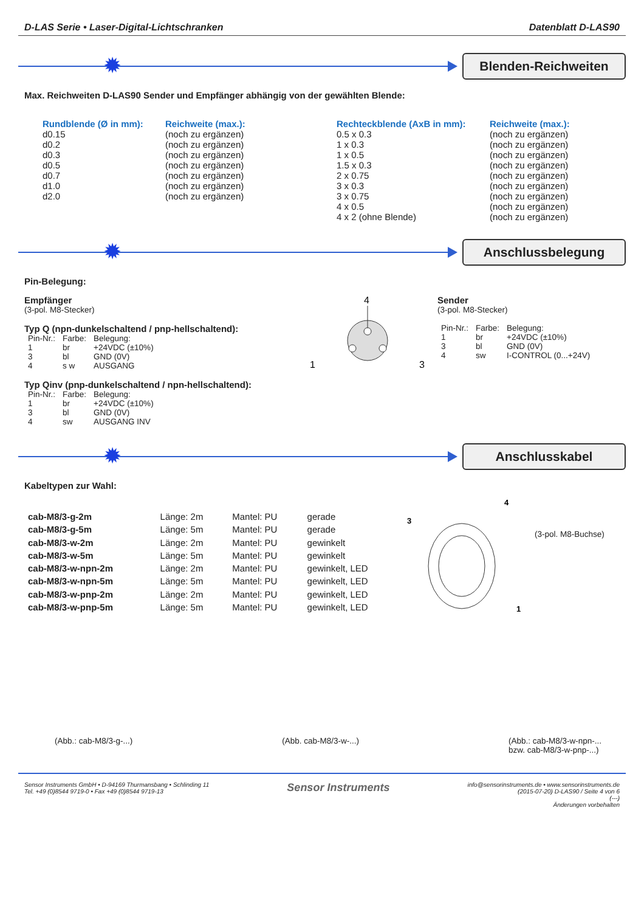D-LAS Serie • Laser-Digital-Lichtschranken Datenblatt D-LAS90
✹
Blenden-Reichweiten
Max. Reichweiten D-LAS90 Sender und Empfänger abhängig von der gewählten Blende:
| Rundblende (Ø in mm): | Reichweite (max.): | Rechteckblende (AxB in mm): | Reichweite (max.): |
| --- | --- | --- | --- |
| d0.15 | (noch zu ergänzen) | 0.5 x 0.3 | (noch zu ergänzen) |
| d0.2 | (noch zu ergänzen) | 1 x 0.3 | (noch zu ergänzen) |
| d0.3 | (noch zu ergänzen) | 1 x 0.5 | (noch zu ergänzen) |
| d0.5 | (noch zu ergänzen) | 1.5 x 0.3 | (noch zu ergänzen) |
| d0.7 | (noch zu ergänzen) | 2 x 0.75 | (noch zu ergänzen) |
| d1.0 | (noch zu ergänzen) | 3 x 0.3 | (noch zu ergänzen) |
| d2.0 | (noch zu ergänzen) | 3 x 0.75 | (noch zu ergänzen) |
| | | 4 x 0.5 | (noch zu ergänzen) |
| | | 4 x 2 (ohne Blende) | (noch zu ergänzen) |
✹
Anschlussbelegung
Pin-Belegung:
Empfänger
(3-pol. M8-Stecker)
Typ Q (npn-dunkelschaltend / pnp-hellschaltend):
| Pin-Nr.: | Farbe: | Belegung: |
| 1 | br | +24VDC (±10%) |
| 3 | bl | GND (0V) |
| 4 | s w | AUSGANG |
Typ Qinv (pnp-dunkelschaltend / npn-hellschaltend):
| Pin-Nr.: | Farbe: | Belegung: |
| 1 | br | +24VDC (±10%) |
| 3 | bl | GND (0V) |
| 4 | sw | AUSGANG INV |
4
1
3
Sender
(3-pol. M8-Stecker)
| Pin-Nr.: | Farbe: | Belegung: |
| 1 | br | +24VDC (±10%) |
| 3 | bl | GND (0V) |
| 4 | sw | I-CONTROL (0...+24V) |
✹
Anschlusskabel
Kabeltypen zur Wahl:
| cab-M8/3-g-2m | Länge: 2m | Mantel: PU | gerade |
| cab-M8/3-g-5m | Länge: 5m | Mantel: PU | gerade |
| cab-M8/3-w-2m | Länge: 2m | Mantel: PU | gewinkelt |
| cab-M8/3-w-5m | Länge: 5m | Mantel: PU | gewinkelt |
| cab-M8/3-w-npn-2m | Länge: 2m | Mantel: PU | gewinkelt, LED |
| cab-M8/3-w-npn-5m | Länge: 5m | Mantel: PU | gewinkelt, LED |
| cab-M8/3-w-pnp-2m | Länge: 2m | Mantel: PU | gewinkelt, LED |
| cab-M8/3-w-pnp-5m | Länge: 5m | Mantel: PU | gewinkelt, LED |
3
4
1
(3-pol. M8-Buchse)
(Abb.: cab-M8/3-g-...) (Abb. cab-M8/3-w-...) (Abb.: cab-M8/3-w-npn-...
bzw. cab-M8/3-w-pnp-...)
Sensor Instruments GmbH • D-94169 Thurmansbang • Schlinding 11
Tel. +49 (0)8544 9719-0 • Fax +49 (0)8544 9719-13
Sensor Instruments
info@sensorinstruments.de • www.sensorinstruments.de
(2015-07-20) D-LAS90 / Seite 4 von 6
(---)
Änderungen vorbehalten